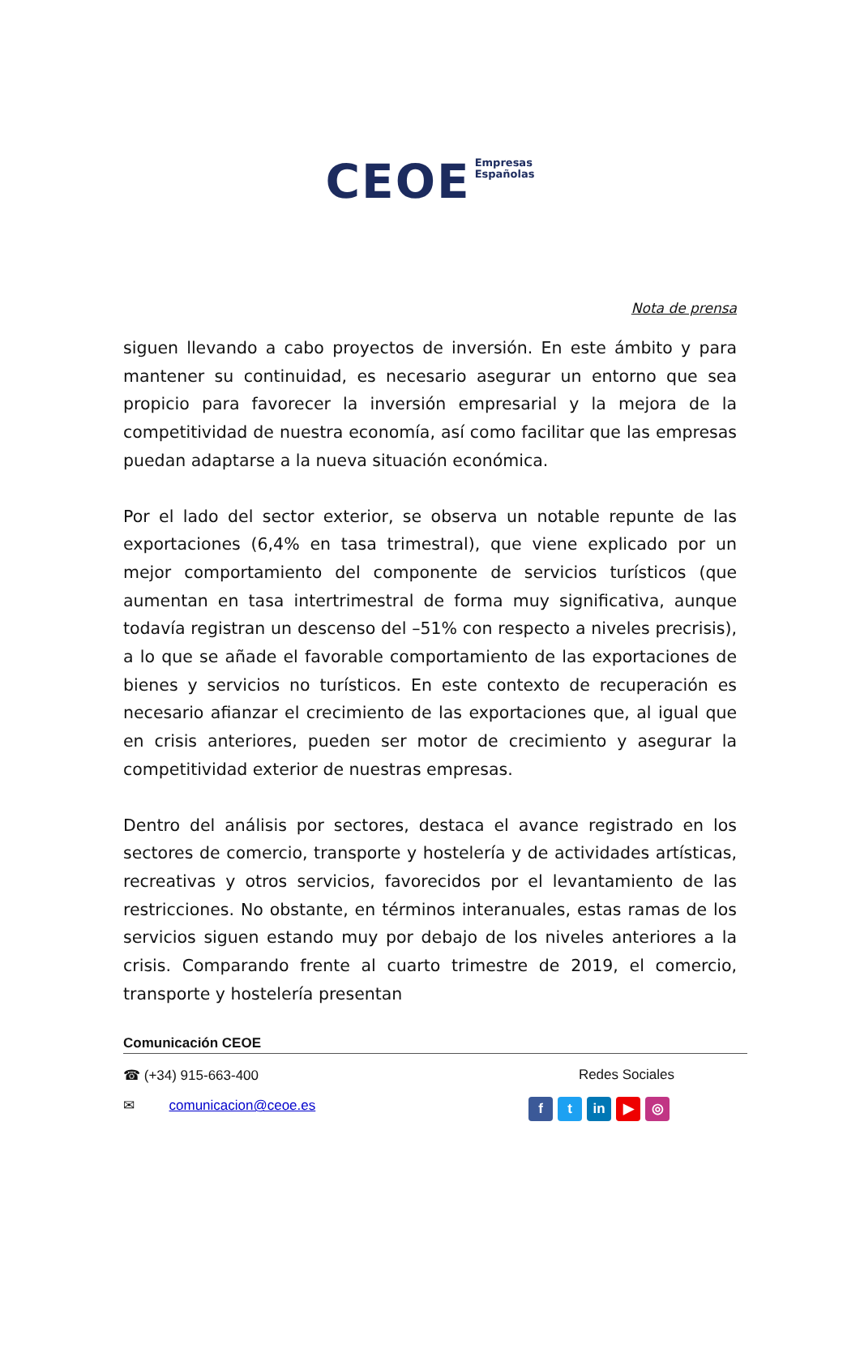CEOE Empresas
Españolas
Nota de prensa
siguen llevando a cabo proyectos de inversión. En este ámbito y para mantener su continuidad, es necesario asegurar un entorno que sea propicio para favorecer la inversión empresarial y la mejora de la competitividad de nuestra economía, así como facilitar que las empresas puedan adaptarse a la nueva situación económica.
Por el lado del sector exterior, se observa un notable repunte de las exportaciones (6,4% en tasa trimestral), que viene explicado por un mejor comportamiento del componente de servicios turísticos (que aumentan en tasa intertrimestral de forma muy significativa, aunque todavía registran un descenso del –51% con respecto a niveles precrisis), a lo que se añade el favorable comportamiento de las exportaciones de bienes y servicios no turísticos. En este contexto de recuperación es necesario afianzar el crecimiento de las exportaciones que, al igual que en crisis anteriores, pueden ser motor de crecimiento y asegurar la competitividad exterior de nuestras empresas.
Dentro del análisis por sectores, destaca el avance registrado en los sectores de comercio, transporte y hostelería y de actividades artísticas, recreativas y otros servicios, favorecidos por el levantamiento de las restricciones. No obstante, en términos interanuales, estas ramas de los servicios siguen estando muy por debajo de los niveles anteriores a la crisis. Comparando frente al cuarto trimestre de 2019, el comercio, transporte y hostelería presentan
Comunicación CEOE
☎ (+34) 915-663-400 Redes Sociales
✉ comunicacion@ceoe.es f t in ▶ ◎